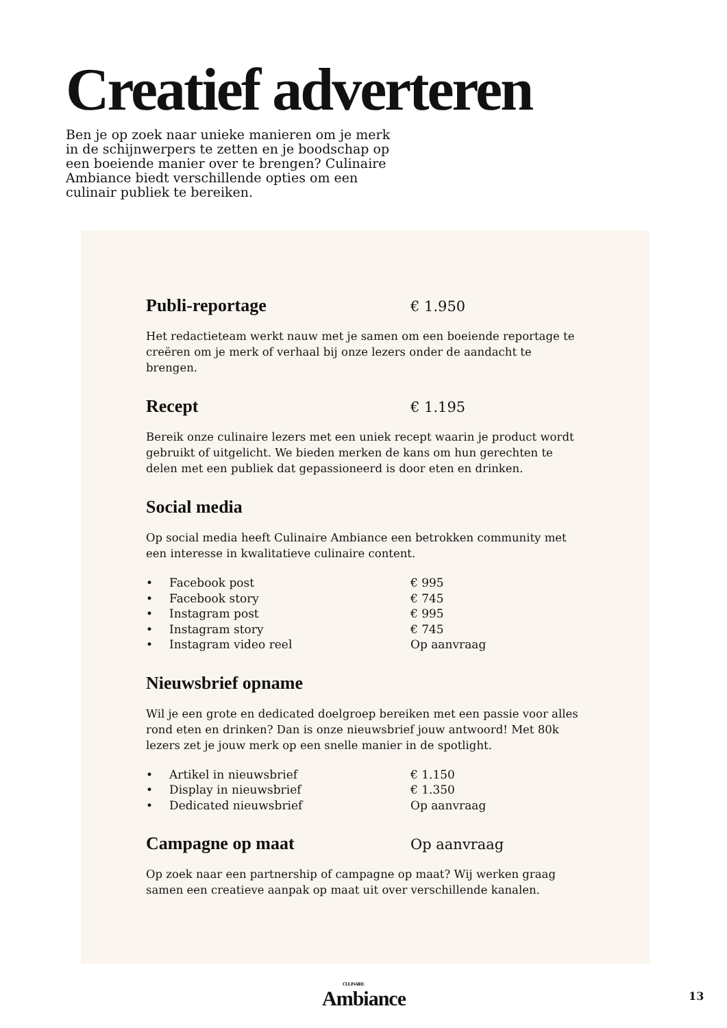Creatief adverteren
Ben je op zoek naar unieke manieren om je merk in de schijnwerpers te zetten en je boodschap op een boeiende manier over te brengen? Culinaire Ambiance biedt verschillende opties om een culinair publiek te bereiken.
Publi-reportage
€ 1.950
Het redactieteam werkt nauw met je samen om een boeiende reportage te creëren om je merk of verhaal bij onze lezers onder de aandacht te brengen.
Recept
€ 1.195
Bereik onze culinaire lezers met een uniek recept waarin je product wordt gebruikt of uitgelicht. We bieden merken de kans om hun gerechten te delen met een publiek dat gepassioneerd is door eten en drinken.
Social media
Op social media heeft Culinaire Ambiance een betrokken community met een interesse in kwalitatieve culinaire content.
• Facebook post € 995
• Facebook story € 745
• Instagram post € 995
• Instagram story € 745
• Instagram video reel Op aanvraag
Nieuwsbrief opname
Wil je een grote en dedicated doelgroep bereiken met een passie voor alles rond eten en drinken? Dan is onze nieuwsbrief jouw antwoord! Met 80k lezers zet je jouw merk op een snelle manier in de spotlight.
• Artikel in nieuwsbrief € 1.150
• Display in nieuwsbrief € 1.350
• Dedicated nieuwsbrief Op aanvraag
Campagne op maat
Op aanvraag
Op zoek naar een partnership of campagne op maat? Wij werken graag samen een creatieve aanpak op maat uit over verschillende kanalen.
CULINAIRE
Ambiance
13